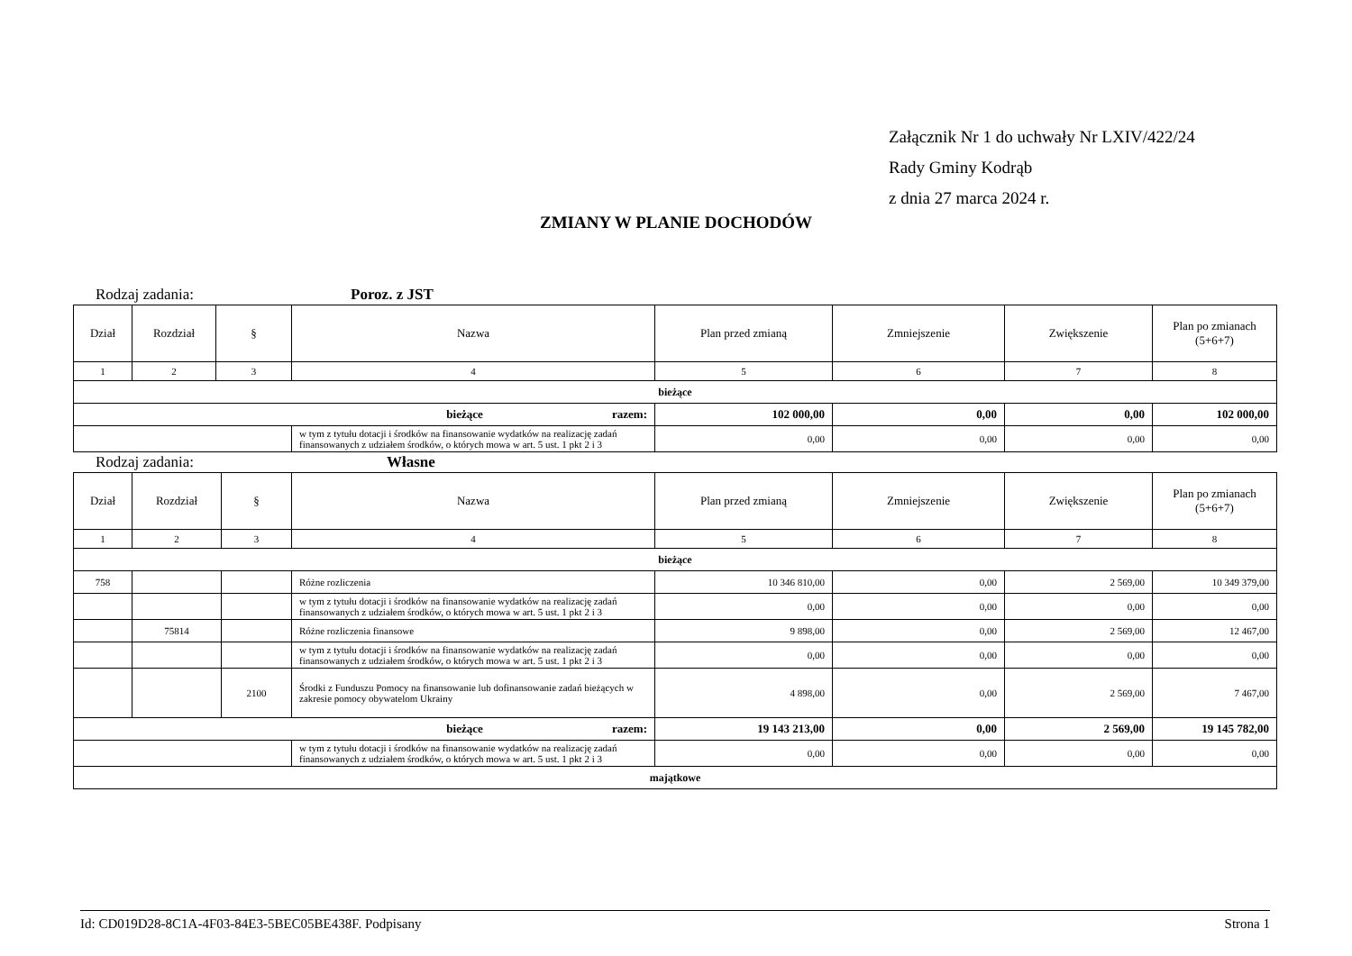Załącznik Nr 1 do uchwały Nr LXIV/422/24
Rady Gminy Kodrąb
z dnia 27 marca 2024 r.
ZMIANY W PLANIE DOCHODÓW
Rodzaj zadania: Poroz. z JST
| Dział | Rozdział | § | Nazwa | Plan przed zmianą | Zmniejszenie | Zwiększenie | Plan po zmianach (5+6+7) |
| --- | --- | --- | --- | --- | --- | --- | --- |
| 1 | 2 | 3 | 4 | 5 | 6 | 7 | 8 |
| bieżące | | | | | | | |
| bieżące razem: | | | | 102 000,00 | 0,00 | 0,00 | 102 000,00 |
| | | | w tym z tytułu dotacji i środków na finansowanie wydatków na realizację zadań finansowanych z udziałem środków, o których mowa w art. 5 ust. 1 pkt 2 i 3 | 0,00 | 0,00 | 0,00 | 0,00 |
Rodzaj zadania: Własne
| Dział | Rozdział | § | Nazwa | Plan przed zmianą | Zmniejszenie | Zwiększenie | Plan po zmianach (5+6+7) |
| --- | --- | --- | --- | --- | --- | --- | --- |
| 1 | 2 | 3 | 4 | 5 | 6 | 7 | 8 |
| bieżące | | | | | | | |
| 758 | | | Różne rozliczenia | 10 346 810,00 | 0,00 | 2 569,00 | 10 349 379,00 |
| | | | w tym z tytułu dotacji i środków na finansowanie wydatków na realizację zadań finansowanych z udziałem środków, o których mowa w art. 5 ust. 1 pkt 2 i 3 | 0,00 | 0,00 | 0,00 | 0,00 |
| | 75814 | | Różne rozliczenia finansowe | 9 898,00 | 0,00 | 2 569,00 | 12 467,00 |
| | | | w tym z tytułu dotacji i środków na finansowanie wydatków na realizację zadań finansowanych z udziałem środków, o których mowa w art. 5 ust. 1 pkt 2 i 3 | 0,00 | 0,00 | 0,00 | 0,00 |
| | | 2100 | Środki z Funduszu Pomocy na finansowanie lub dofinansowanie zadań bieżących w zakresie pomocy obywatelom Ukrainy | 4 898,00 | 0,00 | 2 569,00 | 7 467,00 |
| bieżące razem: | | | | 19 143 213,00 | 0,00 | 2 569,00 | 19 145 782,00 |
| | | | w tym z tytułu dotacji i środków na finansowanie wydatków na realizację zadań finansowanych z udziałem środków, o których mowa w art. 5 ust. 1 pkt 2 i 3 | 0,00 | 0,00 | 0,00 | 0,00 |
| majątkowe | | | | | | | |
Id: CD019D28-8C1A-4F03-84E3-5BEC05BE438F. Podpisany Strona 1